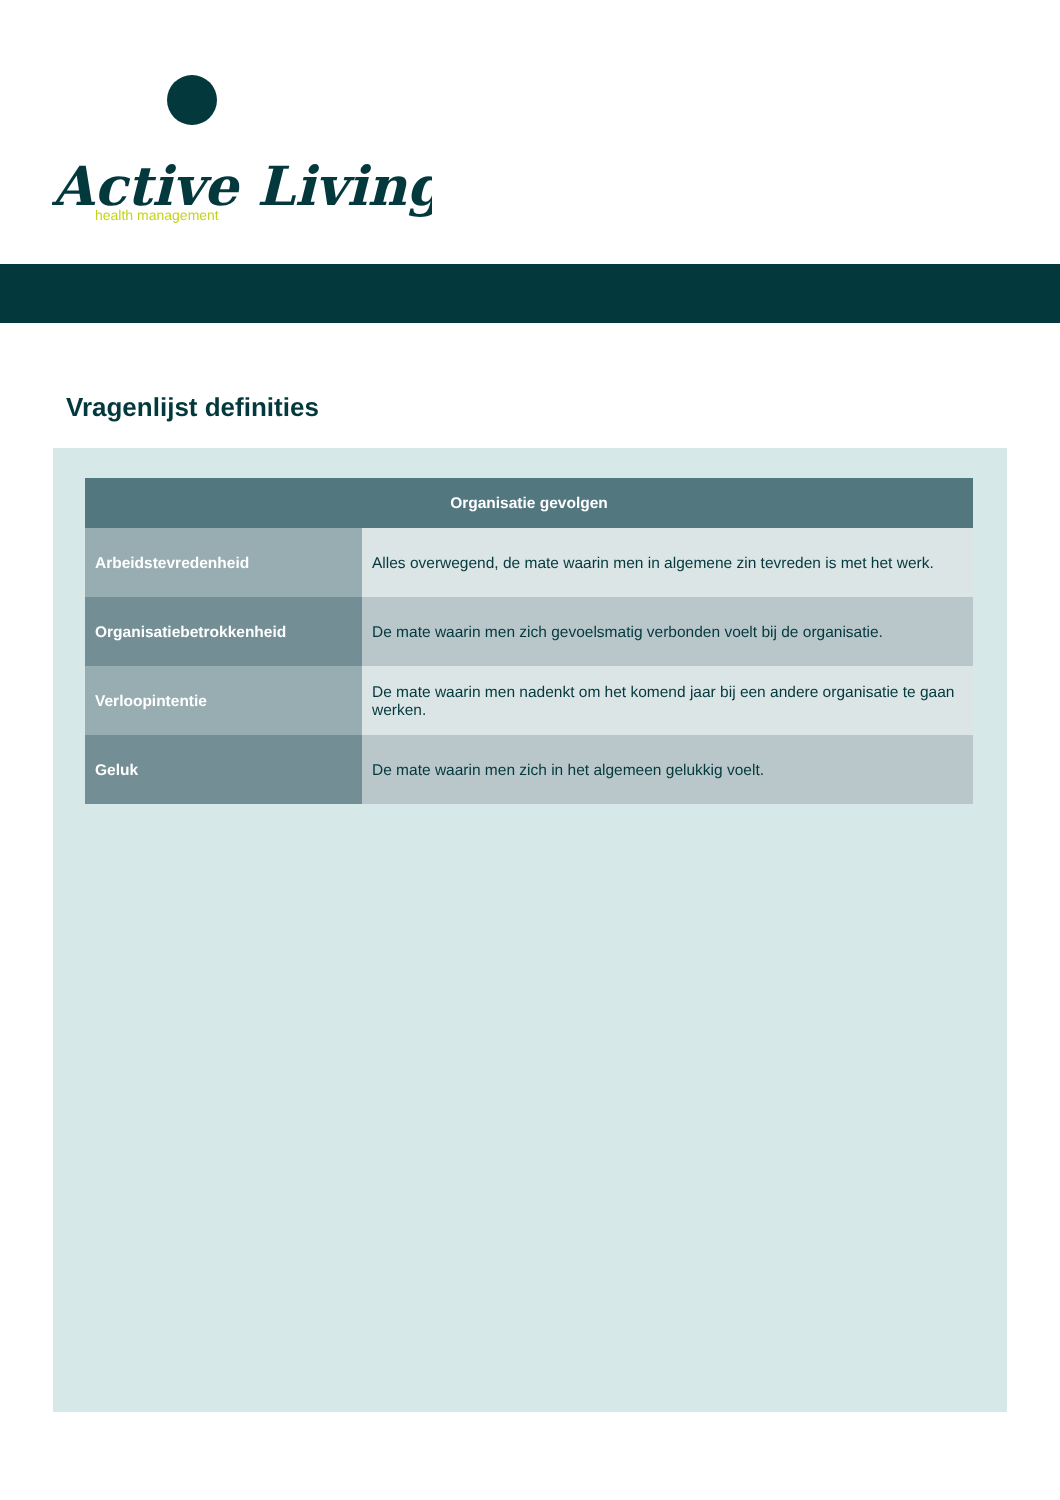Active Living
health management
Vragenlijst definities
| Organisatie gevolgen | |
| --- | --- |
| Arbeidstevredenheid | Alles overwegend, de mate waarin men in algemene zin tevreden is met het werk. |
| Organisatiebetrokkenheid | De mate waarin men zich gevoelsmatig verbonden voelt bij de organisatie. |
| Verloopintentie | De mate waarin men nadenkt om het komend jaar bij een andere organisatie te gaan werken. |
| Geluk | De mate waarin men zich in het algemeen gelukkig voelt. |